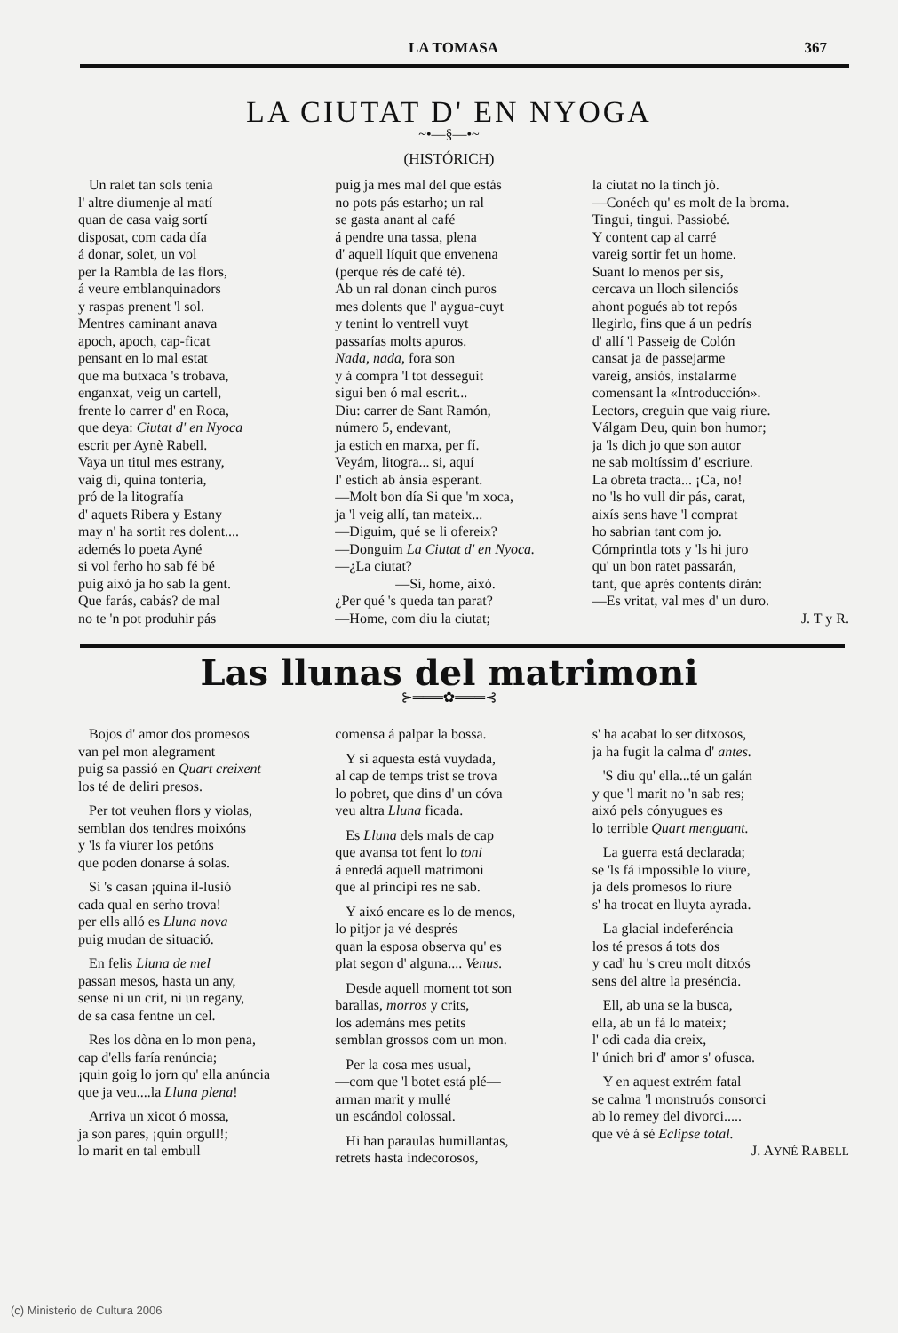LA TOMASA 367
LA CIUTAT D' EN NYOGA
~•—§—•~
(HISTÓRICH)
Un ralet tan sols tenía
l' altre diumenje al matí
quan de casa vaig sortí
disposat, com cada día
á donar, solet, un vol
per la Rambla de las flors,
á veure emblanquinadors
y raspas prenent 'l sol.
Mentres caminant anava
apoch, apoch, cap-ficat
pensant en lo mal estat
que ma butxaca 's trobava,
enganxat, veig un cartell,
frente lo carrer d' en Roca,
que deya: Ciutat d' en Nyoca
escrit per Aynè Rabell.
Vaya un titul mes estrany,
vaig dí, quina tontería,
pró de la litografía
d' aquets Ribera y Estany
may n' ha sortit res dolent....
ademés lo poeta Ayné
si vol ferho ho sab fé bé
puig aixó ja ho sab la gent.
Que farás, cabás? de mal
no te 'n pot produhir pás
puig ja mes mal del que estás
no pots pás estarho; un ral
se gasta anant al café
á pendre una tassa, plena
d' aquell líquit que envenena
(perque rés de café té).
Ab un ral donan cinch puros
mes dolents que l' aygua-cuyt
y tenint lo ventrell vuyt
passarías molts apuros.
Nada, nada, fora son
y á compra 'l tot desseguit
sigui ben ó mal escrit...
Diu: carrer de Sant Ramón,
número 5, endevant,
ja estich en marxa, per fí.
Veyám, litogra... si, aquí
l' estich ab ánsia esperant.
—Molt bon día Si que 'm xoca,
ja 'l veig allí, tan mateix...
—Diguim, qué se li ofereix?
—Donguim La Ciutat d' en Nyoca.
—¿La ciutat?
—Sí, home, aixó.
¿Per qué 's queda tan parat?
—Home, com diu la ciutat;
la ciutat no la tinch jó.
—Conéch qu' es molt de la broma.
Tingui, tingui. Passiobé.
Y content cap al carré
vareig sortir fet un home.
Suant lo menos per sis,
cercava un lloch silenciós
ahont pogués ab tot repós
llegirlo, fins que á un pedrís
d' allí 'l Passeig de Colón
cansat ja de passejarme
vareig, ansiós, instalarme
comensant la «Introducción».
Lectors, creguin que vaig riure.
Válgam Deu, quin bon humor;
ja 'ls dich jo que son autor
ne sab moltíssim d' escriure.
La obreta tracta... ¡Ca, no!
no 'ls ho vull dir pás, carat,
aixís sens have 'l comprat
ho sabrian tant com jo.
Cómprintla tots y 'ls hi juro
qu' un bon ratet passarán,
tant, que aprés contents dirán:
—Es vritat, val mes d' un duro.
J. T y R.
Las llunas del matrimoni
⊱═══✿═══⊰
Bojos d' amor dos promesos
van pel mon alegrament
puig sa passió en Quart creixent
los té de deliri presos.
Per tot veuhen flors y violas,
semblan dos tendres moixóns
y 'ls fa viurer los petóns
que poden donarse á solas.
Si 's casan ¡quina il-lusió
cada qual en serho trova!
per ells alló es Lluna nova
puig mudan de situació.
En felis Lluna de mel
passan mesos, hasta un any,
sense ni un crit, ni un regany,
de sa casa fentne un cel.
Res los dòna en lo mon pena,
cap d'ells faría renúncia;
¡quin goig lo jorn qu' ella anúncia
que ja veu....la Lluna plena!
Arriva un xicot ó mossa,
ja son pares, ¡quin orgull!;
lo marit en tal embull
comensa á palpar la bossa.
Y si aquesta está vuydada,
al cap de temps trist se trova
lo pobret, que dins d' un cóva
veu altra Lluna ficada.
Es Lluna dels mals de cap
que avansa tot fent lo toni
á enredá aquell matrimoni
que al principi res ne sab.
Y aixó encare es lo de menos,
lo pitjor ja vé després
quan la esposa observa qu' es
plat segon d' alguna.... Venus.
Desde aquell moment tot son
barallas, morros y crits,
los ademáns mes petits
semblan grossos com un mon.
Per la cosa mes usual,
—com que 'l botet está plé—
arman marit y mullé
un escándol colossal.
Hi han paraulas humillantas,
retrets hasta indecorosos,
s' ha acabat lo ser ditxosos,
ja ha fugit la calma d' antes.
'S diu qu' ella...té un galán
y que 'l marit no 'n sab res;
aixó pels cónyugues es
lo terrible Quart menguant.
La guerra está declarada;
se 'ls fá impossible lo viure,
ja dels promesos lo riure
s' ha trocat en lluyta ayrada.
La glacial indeferéncia
los té presos á tots dos
y cad' hu 's creu molt ditxós
sens del altre la preséncia.
Ell, ab una se la busca,
ella, ab un fá lo mateix;
l' odi cada dia creix,
l' únich bri d' amor s' ofusca.
Y en aquest extrém fatal
se calma 'l monstruós consorci
ab lo remey del divorci.....
que vé á sé Eclipse total.
J. AYNÉ RABELL
(c) Ministerio de Cultura 2006